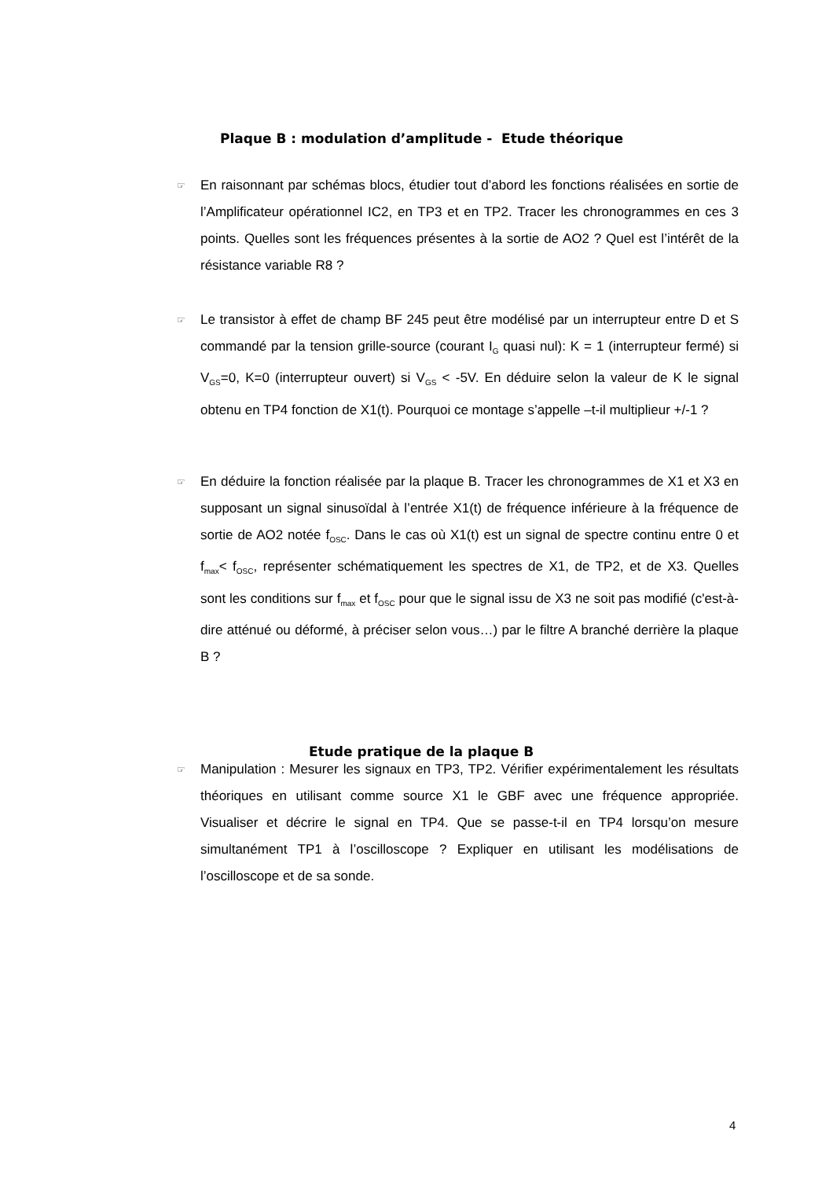Plaque B : modulation d’amplitude - Etude théorique
☞
En raisonnant par schémas blocs, étudier tout d’abord les fonctions réalisées en sortie de l’Amplificateur opérationnel IC2, en TP3 et en TP2. Tracer les chronogrammes en ces 3 points. Quelles sont les fréquences présentes à la sortie de AO2 ? Quel est l’intérêt de la résistance variable R8 ?
☞
Le transistor à effet de champ BF 245 peut être modélisé par un interrupteur entre D et S commandé par la tension grille-source (courant I<sub>G</sub> quasi nul): K = 1 (interrupteur fermé) si V<sub>GS</sub>=0, K=0 (interrupteur ouvert) si V<sub>GS</sub> < -5V. En déduire selon la valeur de K le signal obtenu en TP4 fonction de X1(t). Pourquoi ce montage s’appelle –t-il multiplieur +/-1 ?
☞
En déduire la fonction réalisée par la plaque B. Tracer les chronogrammes de X1 et X3 en supposant un signal sinusoïdal à l’entrée X1(t) de fréquence inférieure à la fréquence de sortie de AO2 notée f<sub>OSC</sub>. Dans le cas où X1(t) est un signal de spectre continu entre 0 et f<sub>max</sub>< f<sub>OSC</sub>, représenter schématiquement les spectres de X1, de TP2, et de X3. Quelles sont les conditions sur f<sub>max</sub> et f<sub>OSC</sub> pour que le signal issu de X3 ne soit pas modifié (c'est-à-dire atténué ou déformé, à préciser selon vous…) par le filtre A branché derrière la plaque B ?
Etude pratique de la plaque B
☞
Manipulation : Mesurer les signaux en TP3, TP2. Vérifier expérimentalement les résultats théoriques en utilisant comme source X1 le GBF avec une fréquence appropriée. Visualiser et décrire le signal en TP4. Que se passe-t-il en TP4 lorsqu’on mesure simultanément TP1 à l’oscilloscope ? Expliquer en utilisant les modélisations de l’oscilloscope et de sa sonde.
4